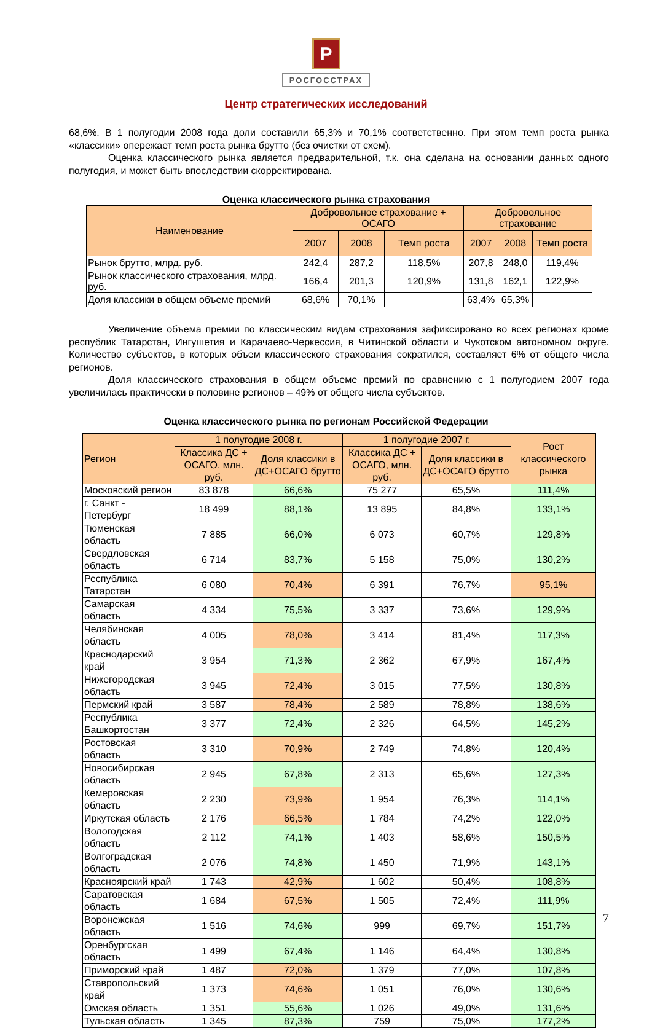Р
РОСГОССТРАХ
Центр стратегических исследований
68,6%. В 1 полугодии 2008 года доли составили 65,3% и 70,1% соответственно. При этом темп роста рынка «классики» опережает темп роста рынка брутто (без очистки от схем).
Оценка классического рынка является предварительной, т.к. она сделана на основании данных одного полугодия, и может быть впоследствии скорректирована.
Оценка классического рынка страхования
| Наименование | Добровольное страхование + ОСАГО | | | Добровольное страхование | | |
| --- | --- | --- | --- | --- | --- | --- |
| | 2007 | 2008 | Темп роста | 2007 | 2008 | Темп роста |
| Рынок брутто, млрд. руб. | 242,4 | 287,2 | 118,5% | 207,8 | 248,0 | 119,4% |
| Рынок классического страхования, млрд. руб. | 166,4 | 201,3 | 120,9% | 131,8 | 162,1 | 122,9% |
| Доля классики в общем объеме премий | 68,6% | 70,1% | | 63,4% | 65,3% | |
Увеличение объема премии по классическим видам страхования зафиксировано во всех регионах кроме республик Татарстан, Ингушетия и Карачаево-Черкессия, в Читинской области и Чукотском автономном округе. Количество субъектов, в которых объем классического страхования сократился, составляет 6% от общего числа регионов.
Доля классического страхования в общем объеме премий по сравнению с 1 полугодием 2007 года увеличилась практически в половине регионов – 49% от общего числа субъектов.
Оценка классического рынка по регионам Российской Федерации
| Регион | 1 полугодие 2008 г. | | 1 полугодие 2007 г. | | Рост классического рынка |
| --- | --- | --- | --- | --- | --- |
| | Классика ДС + ОСАГО, млн. руб. | Доля классики в ДС+ОСАГО брутто | Классика ДС + ОСАГО, млн. руб. | Доля классики в ДС+ОСАГО брутто | |
| Московский регион | 83 878 | 66,6% | 75 277 | 65,5% | 111,4% |
| г. Санкт - Петербург | 18 499 | 88,1% | 13 895 | 84,8% | 133,1% |
| Тюменская область | 7 885 | 66,0% | 6 073 | 60,7% | 129,8% |
| Свердловская область | 6 714 | 83,7% | 5 158 | 75,0% | 130,2% |
| Республика Татарстан | 6 080 | 70,4% | 6 391 | 76,7% | 95,1% |
| Самарская область | 4 334 | 75,5% | 3 337 | 73,6% | 129,9% |
| Челябинская область | 4 005 | 78,0% | 3 414 | 81,4% | 117,3% |
| Краснодарский край | 3 954 | 71,3% | 2 362 | 67,9% | 167,4% |
| Нижегородская область | 3 945 | 72,4% | 3 015 | 77,5% | 130,8% |
| Пермский край | 3 587 | 78,4% | 2 589 | 78,8% | 138,6% |
| Республика Башкортостан | 3 377 | 72,4% | 2 326 | 64,5% | 145,2% |
| Ростовская область | 3 310 | 70,9% | 2 749 | 74,8% | 120,4% |
| Новосибирская область | 2 945 | 67,8% | 2 313 | 65,6% | 127,3% |
| Кемеровская область | 2 230 | 73,9% | 1 954 | 76,3% | 114,1% |
| Иркутская область | 2 176 | 66,5% | 1 784 | 74,2% | 122,0% |
| Вологодская область | 2 112 | 74,1% | 1 403 | 58,6% | 150,5% |
| Волгоградская область | 2 076 | 74,8% | 1 450 | 71,9% | 143,1% |
| Красноярский край | 1 743 | 42,9% | 1 602 | 50,4% | 108,8% |
| Саратовская область | 1 684 | 67,5% | 1 505 | 72,4% | 111,9% |
| Воронежская область | 1 516 | 74,6% | 999 | 69,7% | 151,7% |
| Оренбургская область | 1 499 | 67,4% | 1 146 | 64,4% | 130,8% |
| Приморский край | 1 487 | 72,0% | 1 379 | 77,0% | 107,8% |
| Ставропольский край | 1 373 | 74,6% | 1 051 | 76,0% | 130,6% |
| Омская область | 1 351 | 55,6% | 1 026 | 49,0% | 131,6% |
| Тульская область | 1 345 | 87,3% | 759 | 75,0% | 177,2% |
7